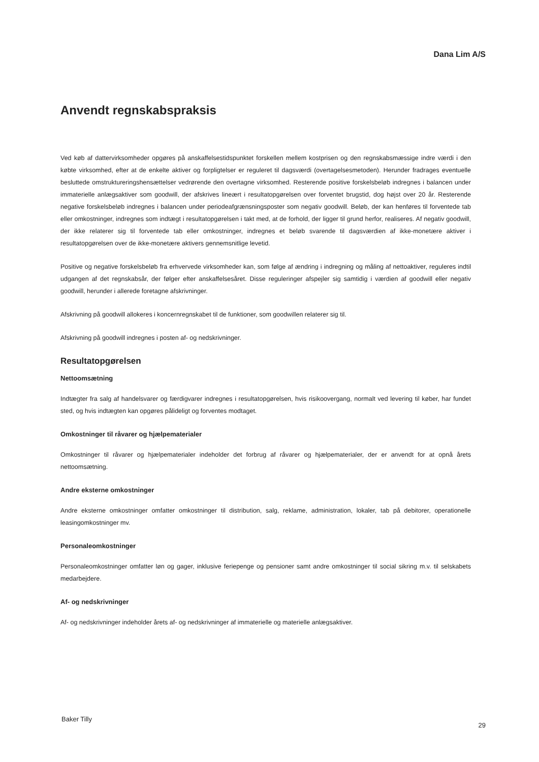Dana Lim A/S
Anvendt regnskabspraksis
Ved køb af dattervirksomheder opgøres på anskaffelsestidspunktet forskellen mellem kostprisen og den regnskabsmæssige indre værdi i den købte virksomhed, efter at de enkelte aktiver og forpligtelser er reguleret til dagsværdi (overtagelsesmetoden). Herunder fradrages eventuelle besluttede omstruktureringshensættelser vedrørende den overtagne virksomhed. Resterende positive forskelsbeløb indregnes i balancen under immaterielle anlægsaktiver som goodwill, der afskrives lineært i resultatopgørelsen over forventet brugstid, dog højst over 20 år. Resterende negative forskelsbeløb indregnes i balancen under periodeafgrænsningsposter som negativ goodwill. Beløb, der kan henføres til forventede tab eller omkostninger, indregnes som indtægt i resultatopgørelsen i takt med, at de forhold, der ligger til grund herfor, realiseres. Af negativ goodwill, der ikke relaterer sig til forventede tab eller omkostninger, indregnes et beløb svarende til dagsværdien af ikke-monetære aktiver i resultatopgørelsen over de ikke-monetære aktivers gennemsnitlige levetid.
Positive og negative forskelsbeløb fra erhvervede virksomheder kan, som følge af ændring i indregning og måling af nettoaktiver, reguleres indtil udgangen af det regnskabsår, der følger efter anskaffelsesåret. Disse reguleringer afspejler sig samtidig i værdien af goodwill eller negativ goodwill, herunder i allerede foretagne afskrivninger.
Afskrivning på goodwill allokeres i koncernregnskabet til de funktioner, som goodwillen relaterer sig til.
Afskrivning på goodwill indregnes i posten af- og nedskrivninger.
Resultatopgørelsen
Nettoomsætning
Indtægter fra salg af handelsvarer og færdigvarer indregnes i resultatopgørelsen, hvis risikoovergang, normalt ved levering til køber, har fundet sted, og hvis indtægten kan opgøres pålideligt og forventes modtaget.
Omkostninger til råvarer og hjælpematerialer
Omkostninger til råvarer og hjælpematerialer indeholder det forbrug af råvarer og hjælpematerialer, der er anvendt for at opnå årets nettoomsætning.
Andre eksterne omkostninger
Andre eksterne omkostninger omfatter omkostninger til distribution, salg, reklame, administration, lokaler, tab på debitorer, operationelle leasingomkostninger mv.
Personaleomkostninger
Personaleomkostninger omfatter løn og gager, inklusive feriepenge og pensioner samt andre omkostninger til social sikring m.v. til selskabets medarbejdere.
Af- og nedskrivninger
Af- og nedskrivninger indeholder årets af- og nedskrivninger af immaterielle og materielle anlægsaktiver.
Baker Tilly
29